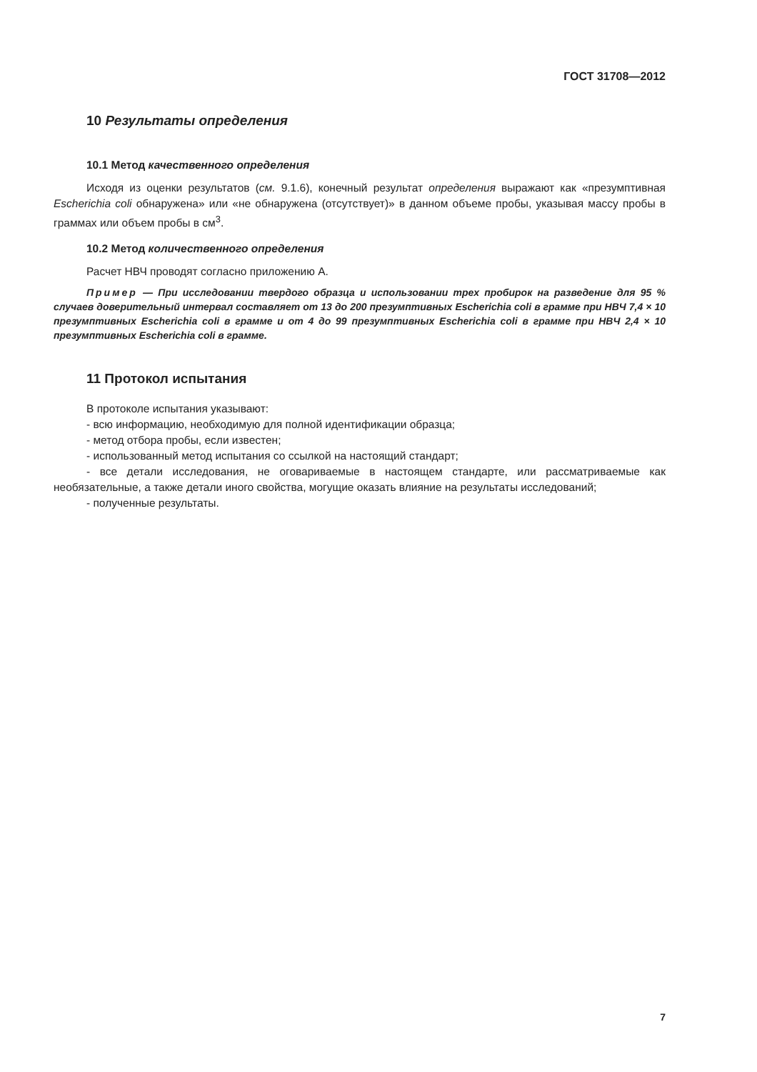ГОСТ 31708—2012
10 Результаты определения
10.1 Метод качественного определения
Исходя из оценки результатов (см. 9.1.6), конечный результат определения выражают как «пре­зумптивная Escherichia coli обнаружена» или «не обнаружена (отсутствует)» в данном объеме пробы, указывая массу пробы в граммах или объем пробы в см<sup>3</sup>.
10.2 Метод количественного определения
Расчет НВЧ проводят согласно приложению А.
Пример — При исследовании твердого образца и использовании трех пробирок на разведение для 95 % случаев доверительный интервал составляет от 13 до 200 презумптивных Escherichia coli в грамме при НВЧ 7,4 × 10 презумптивных Escherichia coli в грамме и от 4 до 99 презумптивных Escherichia coli в грамме при НВЧ 2,4 × 10 презумптивных Escherichia coli в грамме.
11 Протокол испытания
В протоколе испытания указывают:
- всю информацию, необходимую для полной идентификации образца;
- метод отбора пробы, если известен;
- использованный метод испытания со ссылкой на настоящий стандарт;
- все детали исследования, не оговариваемые в настоящем стандарте, или рассматриваемые как необязательные, а также детали иного свойства, могущие оказать влияние на результаты иссле­дований;
- полученные результаты.
7